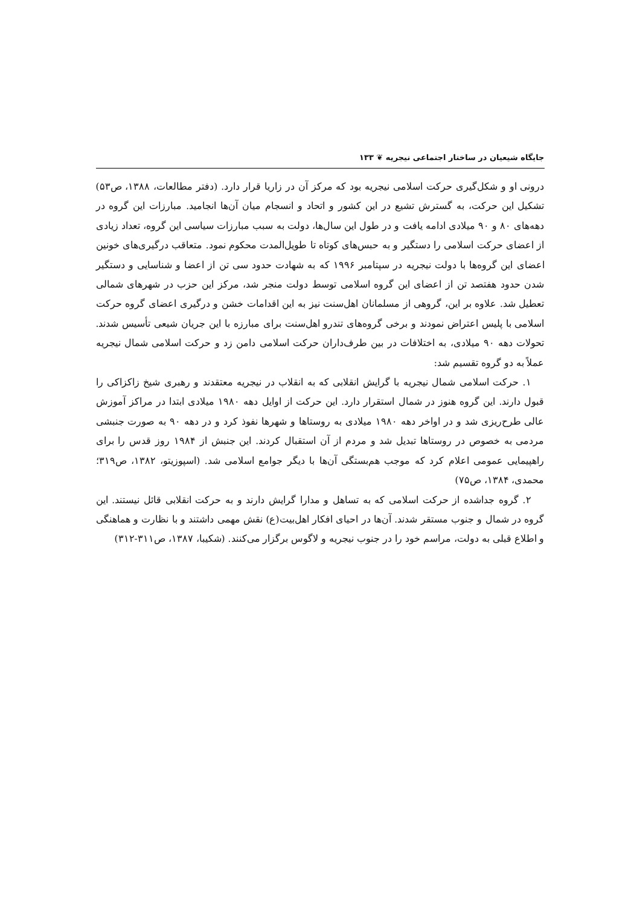جایگاه شیعیان در ساختار اجتماعی نیجریه ❦ ۱۳۳
درونی او و شکل‌گیری حرکت اسلامی نیجریه بود که مرکز آن در زاریا قرار دارد. (دفتر مطالعات، ۱۳۸۸، ص۵۳) تشکیل این حرکت، به گسترش تشیع در این کشور و اتحاد و انسجام میان آن‌ها انجامید. مبارزات این گروه در دهه‌های ۸۰ و ۹۰ میلادی ادامه یافت و در طول این سال‌ها، دولت به سبب مبارزات سیاسی این گروه، تعداد زیادی از اعضای حرکت اسلامی را دستگیر و به حبس‌های کوتاه تا طویل‌المدت محکوم نمود. متعاقب درگیری‌های خونین اعضای این گروه‌ها با دولت نیجریه در سپتامبر ۱۹۹۶ که به شهادت حدود سی تن از اعضا و شناسایی و دستگیر شدن حدود هفتصد تن از اعضای این گروه اسلامی توسط دولت منجر شد، مرکز این حزب در شهرهای شمالی تعطیل شد. علاوه بر این، گروهی از مسلمانان اهل‌سنت نیز به این اقدامات خشن و درگیری اعضای گروه حرکت اسلامی با پلیس اعتراض نمودند و برخی گروه‌های تندرو اهل‌سنت برای مبارزه با این جریان شیعی تأسیس شدند. تحولات دهه ۹۰ میلادی، به اختلافات در بین طرف‌داران حرکت اسلامی دامن زد و حرکت اسلامی شمال نیجریه عملاً به دو گروه تقسیم شد:
۱. حرکت اسلامی شمال نیجریه با گرایش انقلابی که به انقلاب در نیجریه معتقدند و رهبری شیخ زاکزاکی را قبول دارند. این گروه هنوز در شمال استقرار دارد. این حرکت از اوایل دهه ۱۹۸۰ میلادی ابتدا در مراکز آموزش عالی طرح‌ریزی شد و در اواخر دهه ۱۹۸۰ میلادی به روستاها و شهرها نفوذ کرد و در دهه ۹۰ به صورت جنبشی مردمی به خصوص در روستاها تبدیل شد و مردم از آن استقبال کردند. این جنبش از ۱۹۸۴ روز قدس را برای راهپیمایی عمومی اعلام کرد که موجب هم‌بستگی آن‌ها با دیگر جوامع اسلامی شد. (اسپوزیتو، ۱۳۸۲، ص۳۱۹؛ محمدی، ۱۳۸۴، ص۷۵)
۲. گروه جداشده از حرکت اسلامی که به تساهل و مدارا گرایش دارند و به حرکت انقلابی قائل نیستند. این گروه در شمال و جنوب مستقر شدند. آن‌ها در احیای افکار اهل‌بیت(ع) نقش مهمی داشتند و با نظارت و هماهنگی و اطلاع قبلی به دولت، مراسم خود را در جنوب نیجریه و لاگوس برگزار می‌کنند. (شکیبا، ۱۳۸۷، ص۳۱۱-۳۱۲)